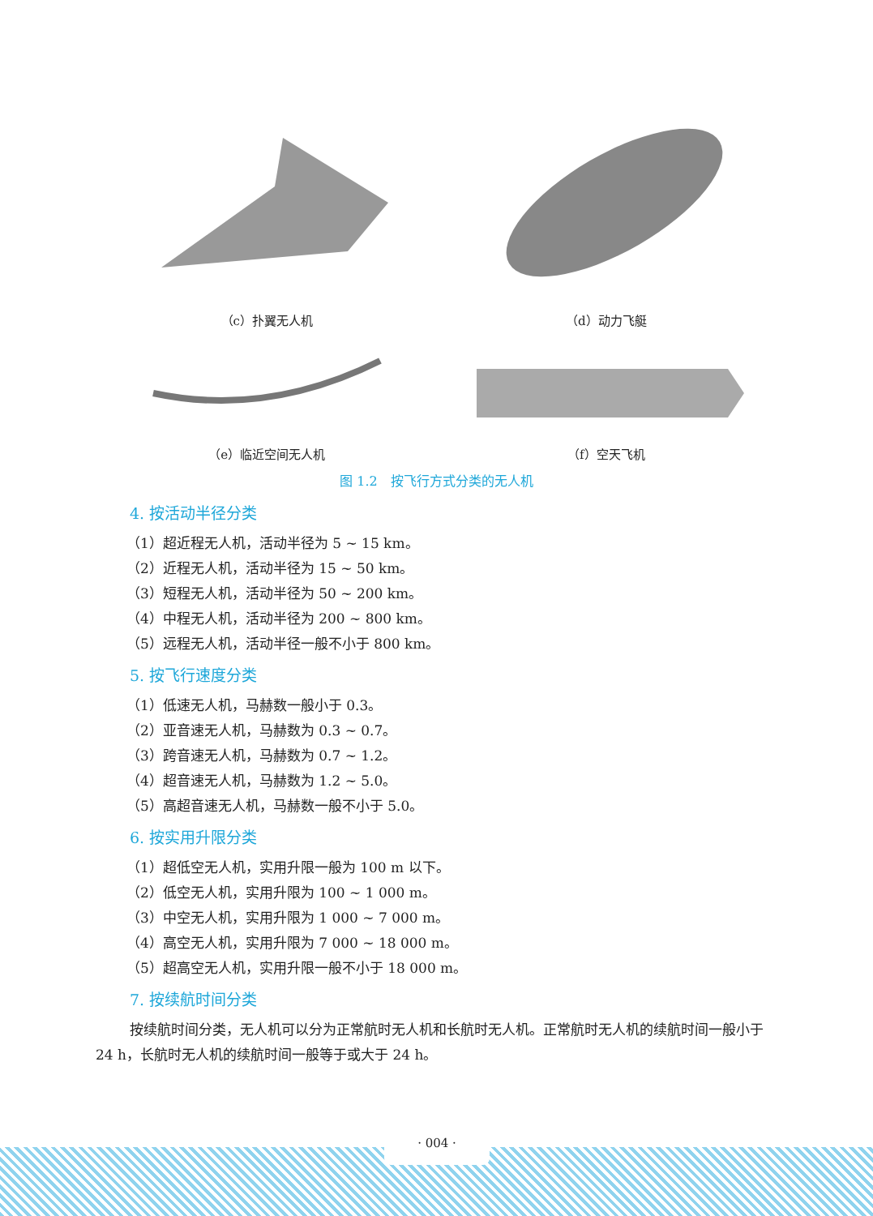（c）扑翼无人机 （d）动力飞艇
（e）临近空间无人机 （f）空天飞机
图 1.2　按飞行方式分类的无人机
4. 按活动半径分类
（1）超近程无人机，活动半径为 5 ~ 15 km。
（2）近程无人机，活动半径为 15 ~ 50 km。
（3）短程无人机，活动半径为 50 ~ 200 km。
（4）中程无人机，活动半径为 200 ~ 800 km。
（5）远程无人机，活动半径一般不小于 800 km。
5. 按飞行速度分类
（1）低速无人机，马赫数一般小于 0.3。
（2）亚音速无人机，马赫数为 0.3 ~ 0.7。
（3）跨音速无人机，马赫数为 0.7 ~ 1.2。
（4）超音速无人机，马赫数为 1.2 ~ 5.0。
（5）高超音速无人机，马赫数一般不小于 5.0。
6. 按实用升限分类
（1）超低空无人机，实用升限一般为 100 m 以下。
（2）低空无人机，实用升限为 100 ~ 1 000 m。
（3）中空无人机，实用升限为 1 000 ~ 7 000 m。
（4）高空无人机，实用升限为 7 000 ~ 18 000 m。
（5）超高空无人机，实用升限一般不小于 18 000 m。
7. 按续航时间分类
按续航时间分类，无人机可以分为正常航时无人机和长航时无人机。正常航时无人机的续航时间一般小于 24 h，长航时无人机的续航时间一般等于或大于 24 h。
· 004 ·